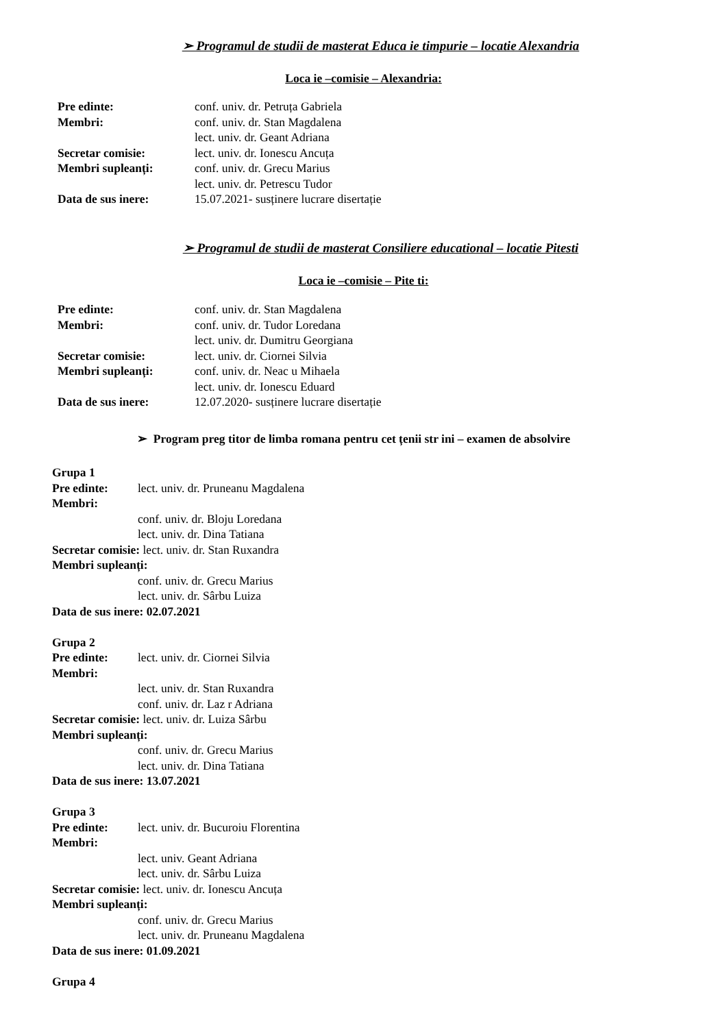➢ Programul de studii de masterat Educa ie timpurie – locatie Alexandria
Loca ie –comisie – Alexandria:
| Pre edinte: | conf. univ. dr. Petruța Gabriela |
| Membri: | conf. univ. dr. Stan Magdalena |
| | lect. univ. dr. Geant Adriana |
| Secretar comisie: | lect. univ. dr. Ionescu Ancuța |
| Membri supleanți: | conf. univ. dr. Grecu Marius |
| | lect. univ. dr. Petrescu Tudor |
| Data de sus inere: | 15.07.2021- susținere lucrare disertație |
➢ Programul de studii de masterat Consiliere educational – locatie Pitesti
Loca ie –comisie – Pite ti:
| Pre edinte: | conf. univ. dr. Stan Magdalena |
| Membri: | conf. univ. dr. Tudor Loredana |
| | lect. univ. dr. Dumitru Georgiana |
| Secretar comisie: | lect. univ. dr. Ciornei Silvia |
| Membri supleanți: | conf. univ. dr. Neac u Mihaela |
| | lect. univ. dr. Ionescu Eduard |
| Data de sus inere: | 12.07.2020- susținere lucrare disertație |
➢ Program preg titor de limba romana pentru cet țenii str ini – examen de absolvire
Grupa 1
Pre edinte: lect. univ. dr. Pruneanu Magdalena
Membri:
conf. univ. dr. Bloju Loredana
lect. univ. dr. Dina Tatiana
Secretar comisie: lect. univ. dr. Stan Ruxandra
Membri supleanți:
conf. univ. dr. Grecu Marius
lect. univ. dr. Sârbu Luiza
Data de sus inere: 02.07.2021
Grupa 2
Pre edinte: lect. univ. dr. Ciornei Silvia
Membri:
lect. univ. dr. Stan Ruxandra
conf. univ. dr. Laz r Adriana
Secretar comisie: lect. univ. dr. Luiza Sârbu
Membri supleanți:
conf. univ. dr. Grecu Marius
lect. univ. dr. Dina Tatiana
Data de sus inere: 13.07.2021
Grupa 3
Pre edinte: lect. univ. dr. Bucuroiu Florentina
Membri:
lect. univ. Geant Adriana
lect. univ. dr. Sârbu Luiza
Secretar comisie: lect. univ. dr. Ionescu Ancuța
Membri supleanți:
conf. univ. dr. Grecu Marius
lect. univ. dr. Pruneanu Magdalena
Data de sus inere: 01.09.2021
Grupa 4